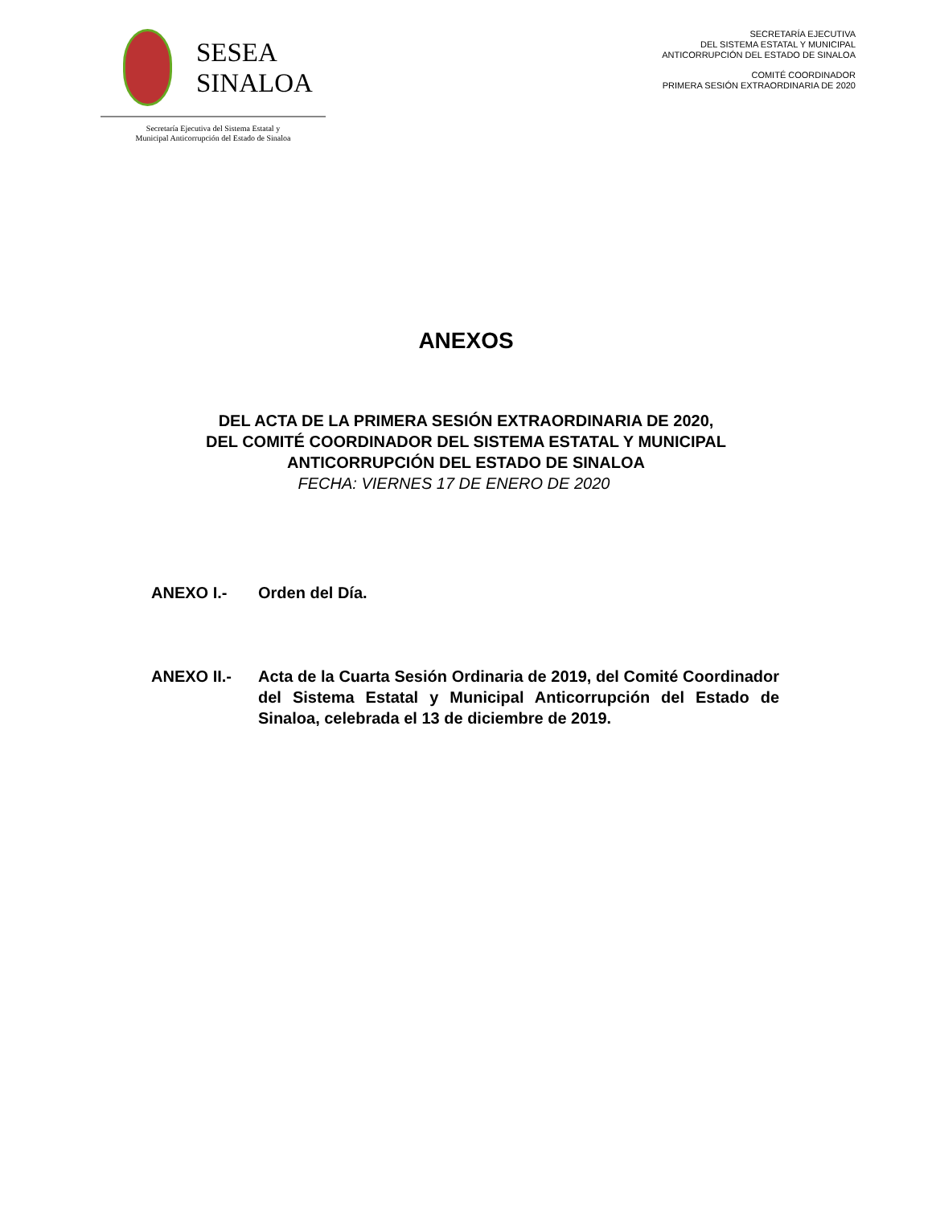SESEA
SINALOA
Secretaría Ejecutiva del Sistema Estatal y
Municipal Anticorrupción del Estado de Sinaloa
SECRETARÍA EJECUTIVA
DEL SISTEMA ESTATAL Y MUNICIPAL
ANTICORRUPCIÓN DEL ESTADO DE SINALOA
COMITÉ COORDINADOR
PRIMERA SESIÓN EXTRAORDINARIA DE 2020
ANEXOS
DEL ACTA DE LA PRIMERA SESIÓN EXTRAORDINARIA DE 2020,
DEL COMITÉ COORDINADOR DEL SISTEMA ESTATAL Y MUNICIPAL
ANTICORRUPCIÓN DEL ESTADO DE SINALOA
FECHA: VIERNES 17 DE ENERO DE 2020
ANEXO I.- Orden del Día.
ANEXO II.- Acta de la Cuarta Sesión Ordinaria de 2019, del Comité Coordinador del Sistema Estatal y Municipal Anticorrupción del Estado de Sinaloa, celebrada el 13 de diciembre de 2019.